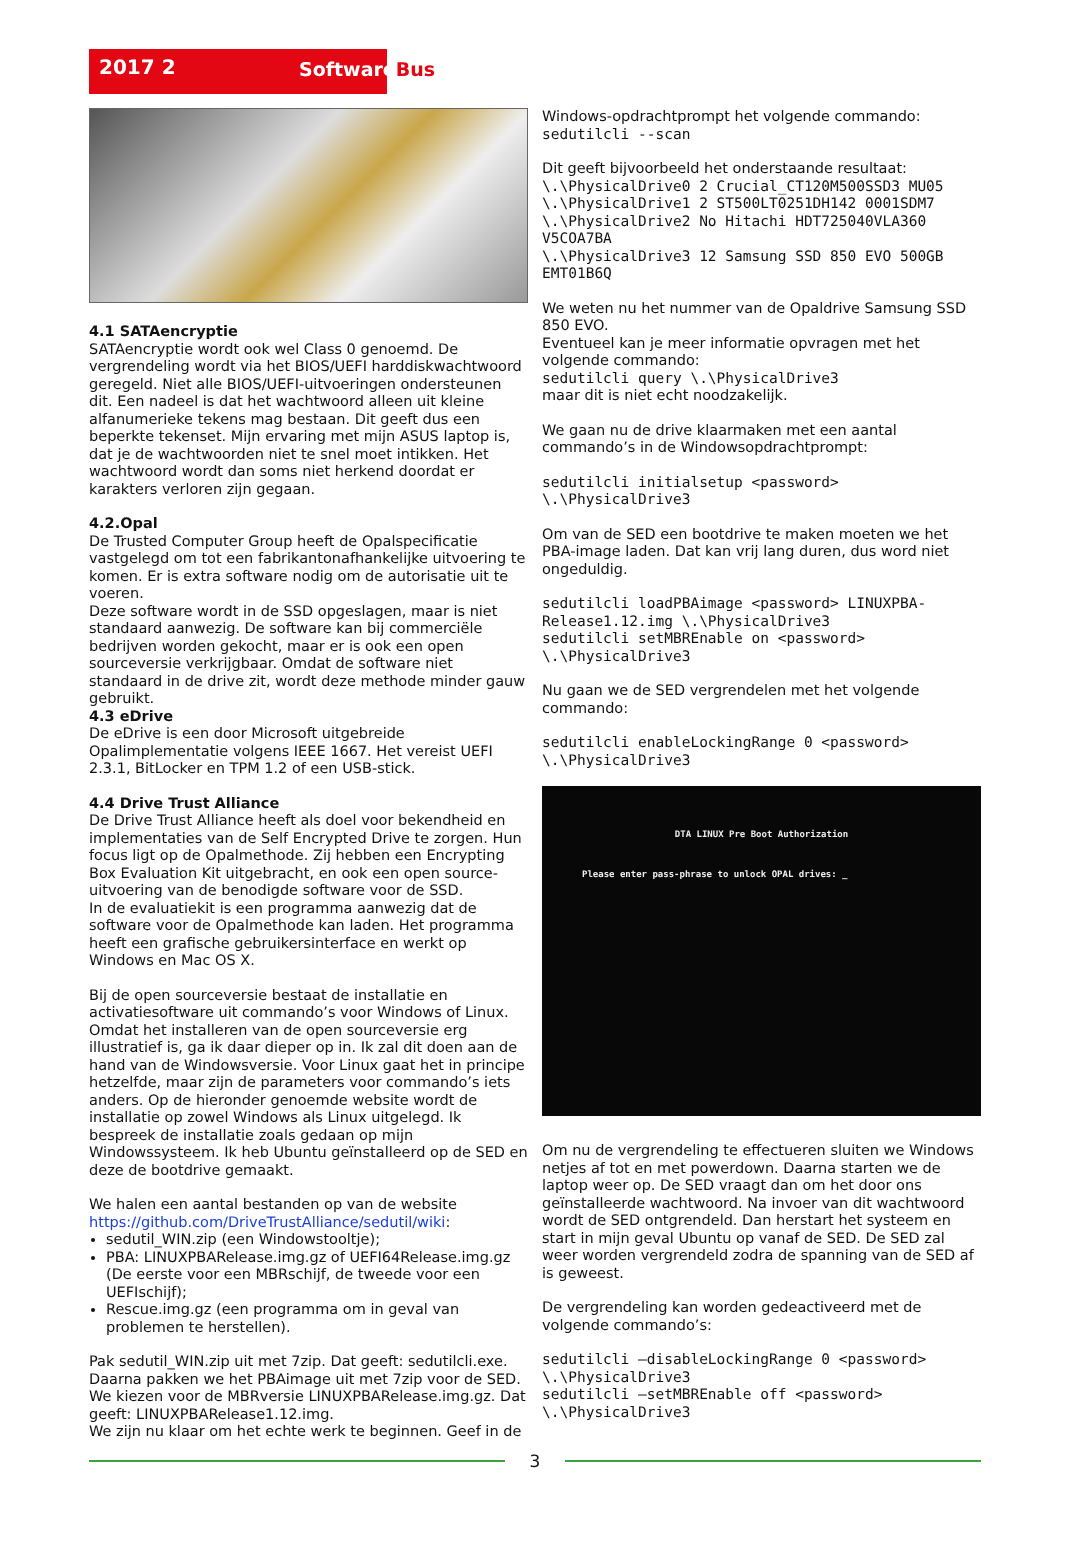2017 2 SoftwareBus
4.1 SATAencryptie
SATAencryptie wordt ook wel Class 0 genoemd. De vergrendeling wordt via het BIOS/UEFI harddiskwachtwoord geregeld. Niet alle BIOS/UEFI-uitvoeringen ondersteunen dit. Een nadeel is dat het wachtwoord alleen uit kleine alfanumerieke tekens mag bestaan. Dit geeft dus een beperkte tekenset. Mijn ervaring met mijn ASUS laptop is, dat je de wachtwoorden niet te snel moet intikken. Het wachtwoord wordt dan soms niet herkend doordat er karakters verloren zijn gegaan.
4.2.Opal
De Trusted Computer Group heeft de Opalspecificatie vastgelegd om tot een fabrikantonafhankelijke uitvoering te komen. Er is extra software nodig om de autorisatie uit te voeren.
Deze software wordt in de SSD opgeslagen, maar is niet standaard aanwezig. De software kan bij commerciële bedrijven worden gekocht, maar er is ook een open sourceversie verkrijgbaar. Omdat de software niet standaard in de drive zit, wordt deze methode minder gauw gebruikt.
4.3 eDrive
De eDrive is een door Microsoft uitgebreide Opalimplementatie volgens IEEE 1667. Het vereist UEFI 2.3.1, BitLocker en TPM 1.2 of een USB-stick.
4.4 Drive Trust Alliance
De Drive Trust Alliance heeft als doel voor bekendheid en implementaties van de Self Encrypted Drive te zorgen. Hun focus ligt op de Opalmethode. Zij hebben een Encrypting Box Evaluation Kit uitgebracht, en ook een open source-uitvoering van de benodigde software voor de SSD.
In de evaluatiekit is een programma aanwezig dat de software voor de Opalmethode kan laden. Het programma heeft een grafische gebruikersinterface en werkt op Windows en Mac OS X.
Bij de open sourceversie bestaat de installatie en activatiesoftware uit commando’s voor Windows of Linux.
Omdat het installeren van de open sourceversie erg illustratief is, ga ik daar dieper op in. Ik zal dit doen aan de hand van de Windowsversie. Voor Linux gaat het in principe hetzelfde, maar zijn de parameters voor commando’s iets anders. Op de hieronder genoemde website wordt de installatie op zowel Windows als Linux uitgelegd. Ik bespreek de installatie zoals gedaan op mijn Windowssysteem. Ik heb Ubuntu geïnstalleerd op de SED en deze de bootdrive gemaakt.
We halen een aantal bestanden op van de website https://github.com/DriveTrustAlliance/sedutil/wiki:
sedutil_WIN.zip (een Windowstooltje);
PBA: LINUXPBARelease.img.gz of UEFI64Release.img.gz (De eerste voor een MBRschijf, de tweede voor een UEFIschijf);
Rescue.img.gz (een programma om in geval van problemen te herstellen).
Pak sedutil_WIN.zip uit met 7zip. Dat geeft: sedutilcli.exe. Daarna pakken we het PBAimage uit met 7zip voor de SED. We kiezen voor de MBRversie LINUXPBARelease.img.gz. Dat geeft: LINUXPBARelease1.12.img.
We zijn nu klaar om het echte werk te beginnen. Geef in de
Windows-opdrachtprompt het volgende commando:
sedutilcli --scan
Dit geeft bijvoorbeeld het onderstaande resultaat:
\.\PhysicalDrive0 2 Crucial_CT120M500SSD3 MU05
\.\PhysicalDrive1 2 ST500LT0251DH142 0001SDM7
\.\PhysicalDrive2 No Hitachi HDT725040VLA360 V5COA7BA
\.\PhysicalDrive3 12 Samsung SSD 850 EVO 500GB EMT01B6Q
We weten nu het nummer van de Opaldrive Samsung SSD 850 EVO.
Eventueel kan je meer informatie opvragen met het volgende commando:
sedutilcli query \.\PhysicalDrive3
maar dit is niet echt noodzakelijk.
We gaan nu de drive klaarmaken met een aantal commando’s in de Windowsopdrachtprompt:
sedutilcli initialsetup <password> \.\PhysicalDrive3
Om van de SED een bootdrive te maken moeten we het PBA-image laden. Dat kan vrij lang duren, dus word niet ongeduldig.
sedutilcli loadPBAimage <password> LINUXPBA-Release1.12.img \.\PhysicalDrive3
sedutilcli setMBREnable on <password> \.\PhysicalDrive3
Nu gaan we de SED vergrendelen met het volgende commando:
sedutilcli enableLockingRange 0 <password> \.\PhysicalDrive3
DTA LINUX Pre Boot Authorization
Please enter pass-phrase to unlock OPAL drives: _
Om nu de vergrendeling te effectueren sluiten we Windows netjes af tot en met powerdown. Daarna starten we de laptop weer op. De SED vraagt dan om het door ons geïnstalleerde wachtwoord. Na invoer van dit wachtwoord wordt de SED ontgrendeld. Dan herstart het systeem en start in mijn geval Ubuntu op vanaf de SED. De SED zal weer worden vergrendeld zodra de spanning van de SED af is geweest.
De vergrendeling kan worden gedeactiveerd met de volgende commando’s:
sedutilcli –disableLockingRange 0 <password> \.\PhysicalDrive3
sedutilcli –setMBREnable off <password> \.\PhysicalDrive3
3